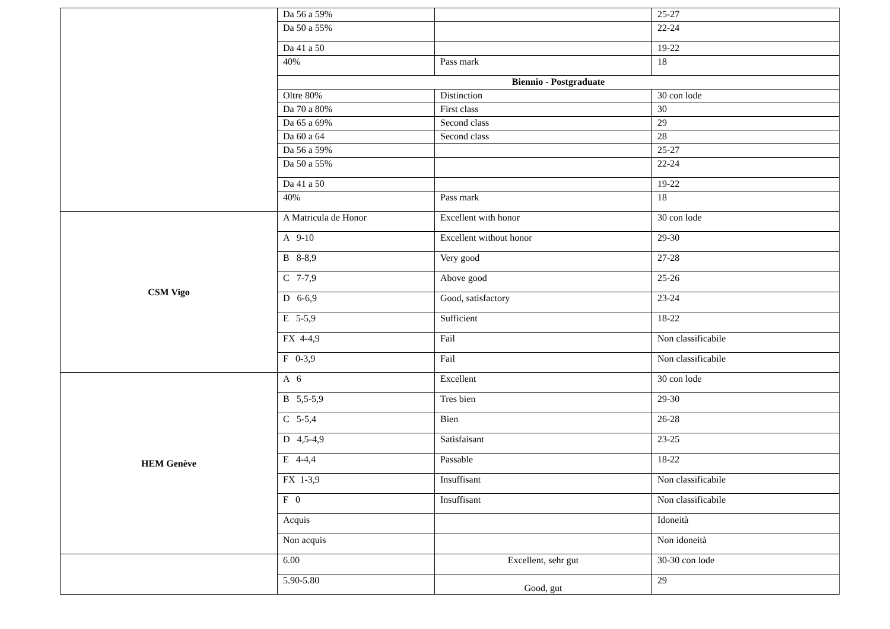| | Da 56 a 59% | | 25-27 |
| | Da 50 a 55% | | 22-24 |
| | Da 41 a 50 | | 19-22 |
| | 40% | Pass mark | 18 |
| | Biennio - Postgraduate | | |
| | Oltre 80% | Distinction | 30 con lode |
| | Da 70 a 80% | First class | 30 |
| | Da 65 a 69% | Second class | 29 |
| | Da 60 a 64 | Second class | 28 |
| | Da 56 a 59% | | 25-27 |
| | Da 50 a 55% | | 22-24 |
| | Da 41 a 50 | | 19-22 |
| | 40% | Pass mark | 18 |
| CSM Vigo | A Matricula de Honor | Excellent with honor | 30 con lode |
| | A 9-10 | Excellent without honor | 29-30 |
| | B 8-8,9 | Very good | 27-28 |
| | C 7-7,9 | Above good | 25-26 |
| | D 6-6,9 | Good, satisfactory | 23-24 |
| | E 5-5,9 | Sufficient | 18-22 |
| | FX 4-4,9 | Fail | Non classificabile |
| | F 0-3,9 | Fail | Non classificabile |
| HEM Genève | A 6 | Excellent | 30 con lode |
| | B 5,5-5,9 | Tres bien | 29-30 |
| | C 5-5,4 | Bien | 26-28 |
| | D 4,5-4,9 | Satisfaisant | 23-25 |
| | E 4-4,4 | Passable | 18-22 |
| | FX 1-3,9 | Insuffisant | Non classificabile |
| | F 0 | Insuffisant | Non classificabile |
| | Acquis | | Idoneità |
| | Non acquis | | Non idoneità |
| | 6.00 | Excellent, sehr gut | 30-30 con lode |
| | 5.90-5.80 | Good, gut | 29 |